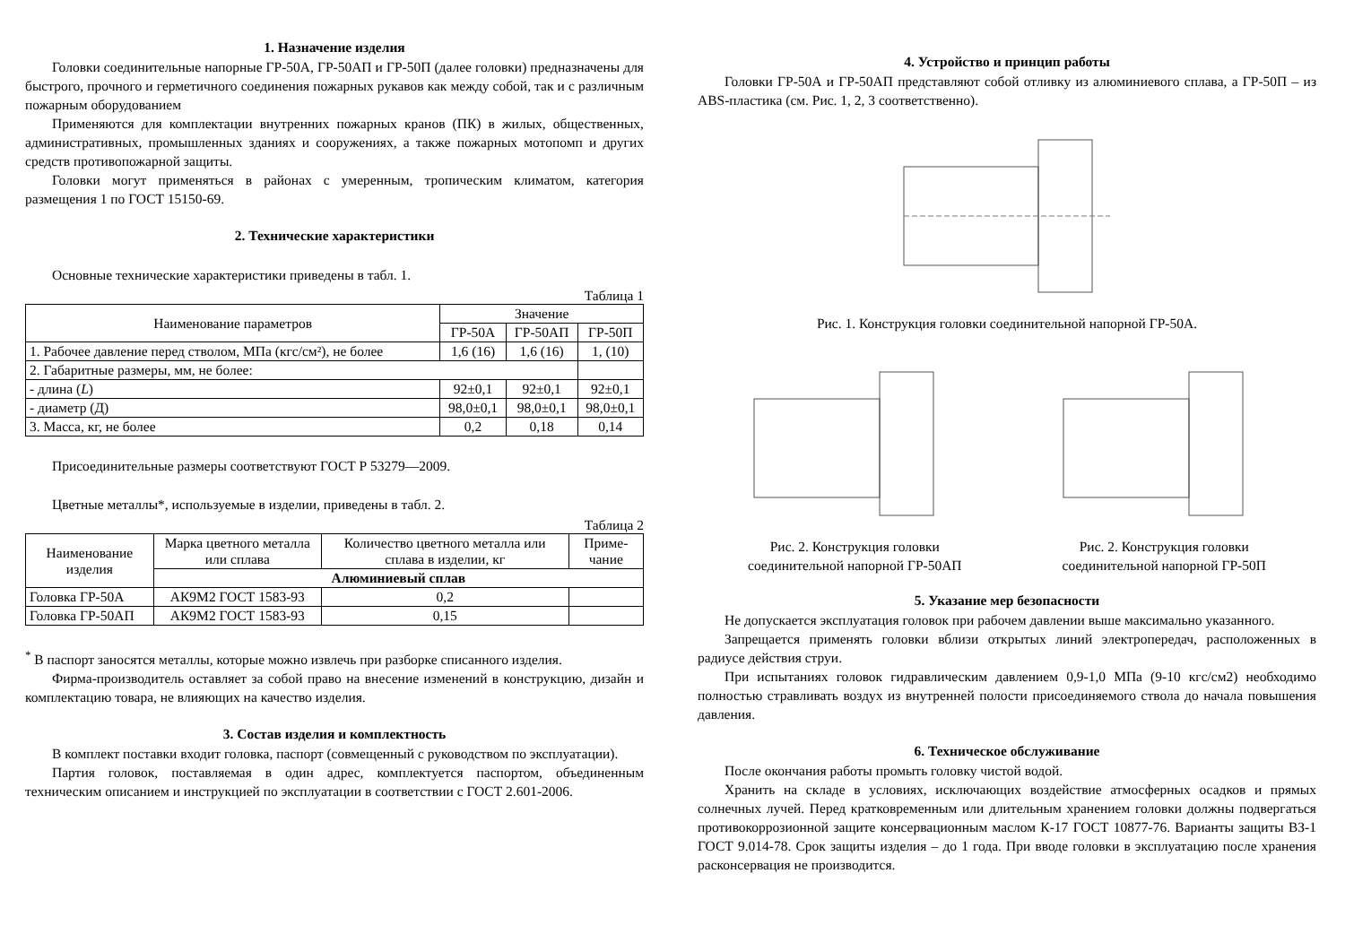1. Назначение изделия
Головки соединительные напорные ГР-50А, ГР-50АП и ГР-50П (далее головки) предназначены для быстрого, прочного и герметичного соединения пожарных рукавов как между собой, так и с различным пожарным оборудованием
Применяются для комплектации внутренних пожарных кранов (ПК) в жилых, общественных, административных, промышленных зданиях и сооружениях, а также пожарных мотопомп и других средств противопожарной защиты.
Головки могут применяться в районах с умеренным, тропическим климатом, категория размещения 1 по ГОСТ 15150-69.
2. Технические характеристики
Основные технические характеристики приведены в табл. 1.
Таблица 1
| Наименование параметров | Значение | | |
| --- | --- | --- | --- |
| | ГР-50А | ГР-50АП | ГР-50П |
| 1. Рабочее давление перед стволом, МПа (кгс/см²), не более | 1,6 (16) | 1,6 (16) | 1, (10) |
| 2. Габаритные размеры, мм, не более: | | | |
| - длина ( L ) | 92±0,1 | 92±0,1 | 92±0,1 |
| - диаметр (Д) | 98,0±0,1 | 98,0±0,1 | 98,0±0,1 |
| 3. Масса, кг, не более | 0,2 | 0,18 | 0,14 |
Присоединительные размеры соответствуют ГОСТ Р 53279—2009.
Цветные металлы*, используемые в изделии, приведены в табл. 2.
Таблица 2
| Наименование изделия | Марка цветного металла или сплава | Количество цветного металла или сплава в изделии, кг | Приме-чание |
| --- | --- | --- | --- |
| | Алюминиевый сплав | | |
| Головка ГР-50А | АК9М2 ГОСТ 1583-93 | 0,2 | |
| Головка ГР-50АП | АК9М2 ГОСТ 1583-93 | 0,15 | |
<sup>*</sup> В паспорт заносятся металлы, которые можно извлечь при разборке списанного изделия.
Фирма-производитель оставляет за собой право на внесение изменений в конструкцию, дизайн и комплектацию товара, не влияющих на качество изделия.
3. Состав изделия и комплектность
В комплект поставки входит головка, паспорт (совмещенный с руководством по эксплуатации).
Партия головок, поставляемая в один адрес, комплектуется паспортом, объединенным техническим описанием и инструкцией по эксплуатации в соответствии с ГОСТ 2.601-2006.
4. Устройство и принцип работы
Головки ГР-50А и ГР-50АП представляют собой отливку из алюминиевого сплава, а ГР-50П – из ABS-пластика (см. Рис. 1, 2, 3 соответственно).
Рис. 1. Конструкция головки соединительной напорной ГР-50А.
Рис. 2. Конструкция головки
соединительной напорной ГР-50АП
Рис. 2. Конструкция головки
соединительной напорной ГР-50П
5. Указание мер безопасности
Не допускается эксплуатация головок при рабочем давлении выше максимально указанного.
Запрещается применять головки вблизи открытых линий электропередач, расположенных в радиусе действия струи.
При испытаниях головок гидравлическим давлением 0,9-1,0 МПа (9-10 кгс/см2) необходимо полностью стравливать воздух из внутренней полости присоединяемого ствола до начала повышения давления.
6. Техническое обслуживание
После окончания работы промыть головку чистой водой.
Хранить на складе в условиях, исключающих воздействие атмосферных осадков и прямых солнечных лучей. Перед кратковременным или длительным хранением головки должны подвергаться противокоррозионной защите консервационным маслом К-17 ГОСТ 10877-76. Варианты защиты ВЗ-1 ГОСТ 9.014-78. Срок защиты изделия – до 1 года. При вводе головки в эксплуатацию после хранения расконсервация не производится.